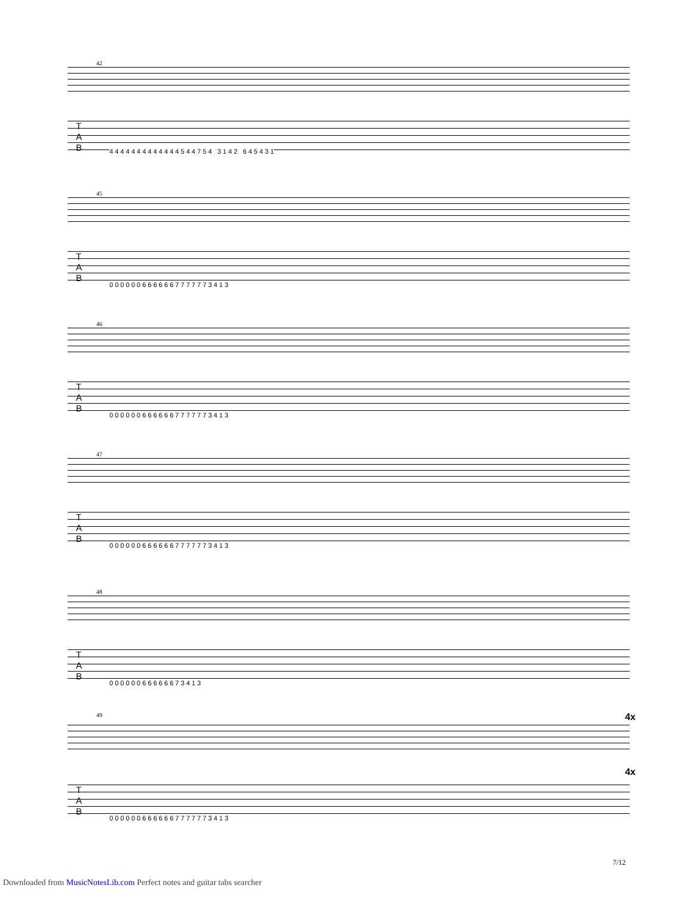42
T
A
B 4 4 4 4 4 4 4 4 4 4 4 4 4 5 4 4 7 5 4 3 1 4 2 6 4 5 4 3 1
45
T
A
B
0 0 0 0 0 0 6 6 6 6 6 6 7 7 7 7 7 7 3 4 1 3
46
T
A
B
0 0 0 0 0 0 6 6 6 6 6 6 7 7 7 7 7 7 3 4 1 3
47
T
A
B
0 0 0 0 0 0 6 6 6 6 6 6 7 7 7 7 7 7 3 4 1 3
48
T
A
B
0 0 0 0 0 0 6 6 6 6 6 6 7 3 4 1 3
49 4x
4x
T
A
B
0 0 0 0 0 0 6 6 6 6 6 6 7 7 7 7 7 7 3 4 1 3
7/12
Downloaded from MusicNotesLib.com Perfect notes and guitar tabs searcher